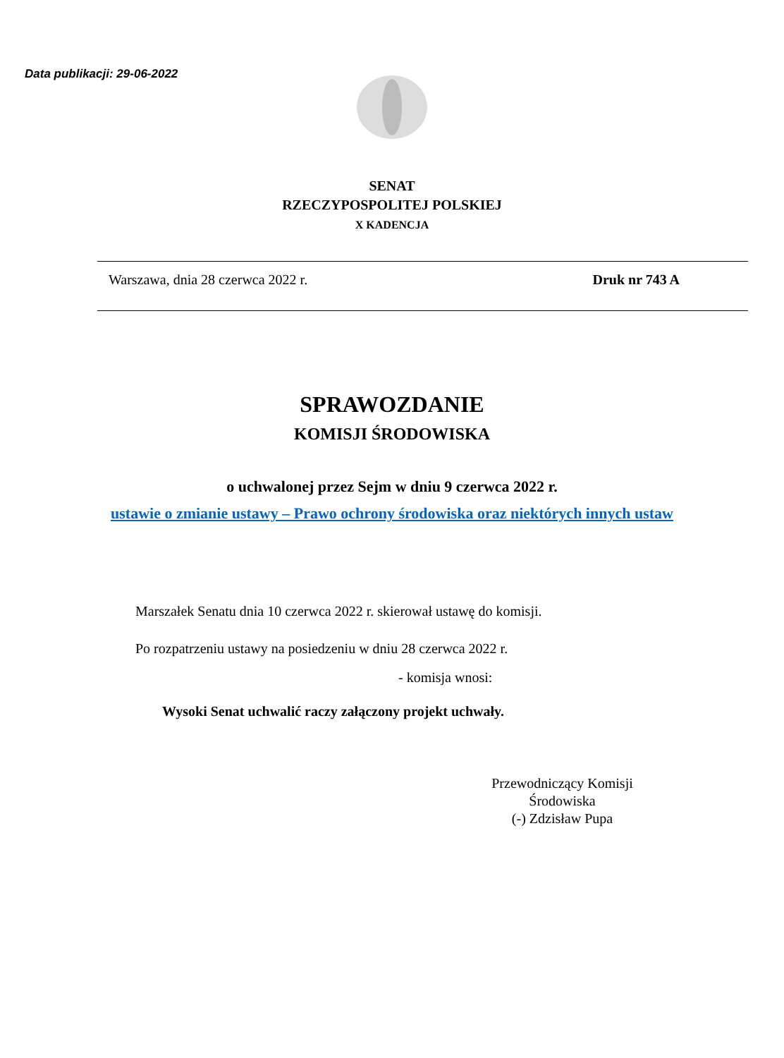Data publikacji: 29-06-2022
SENAT
RZECZYPOSPOLITEJ POLSKIEJ
X KADENCJA
Warszawa, dnia 28 czerwca 2022 r. Druk nr 743 A
SPRAWOZDANIE
KOMISJI ŚRODOWISKA
o uchwalonej przez Sejm w dniu 9 czerwca 2022 r.
ustawie o zmianie ustawy – Prawo ochrony środowiska oraz niektórych innych ustaw
Marszałek Senatu dnia 10 czerwca 2022 r. skierował ustawę do komisji.
Po rozpatrzeniu ustawy na posiedzeniu w dniu 28 czerwca 2022 r.
- komisja wnosi:
Wysoki Senat uchwalić raczy załączony projekt uchwały.
Przewodniczący Komisji
Środowiska
(-) Zdzisław Pupa